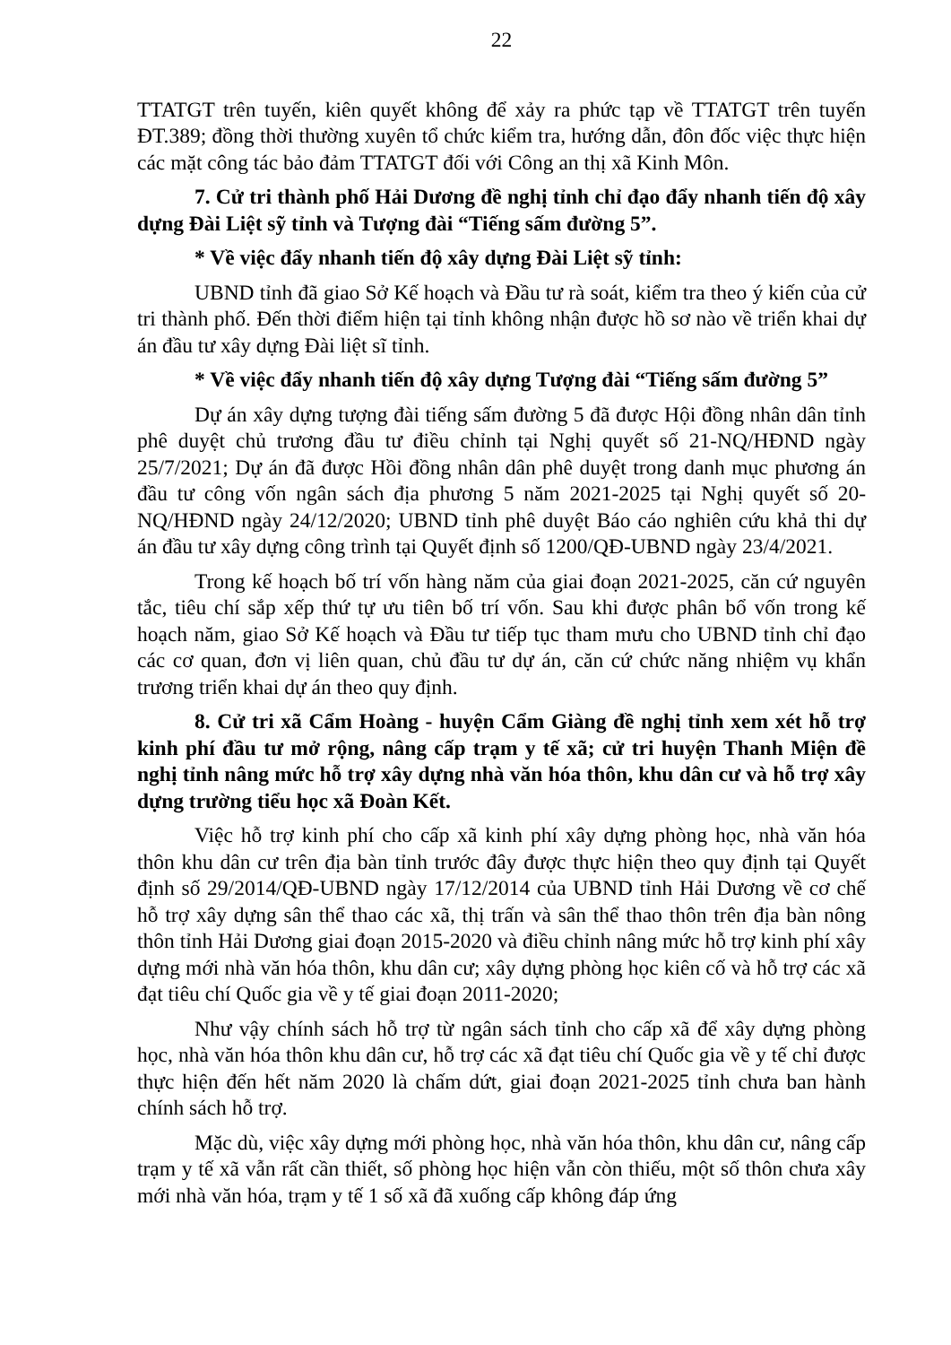22
TTATGT trên tuyến, kiên quyết không để xảy ra phức tạp về TTATGT trên tuyến ĐT.389; đồng thời thường xuyên tổ chức kiểm tra, hướng dẫn, đôn đốc việc thực hiện các mặt công tác bảo đảm TTATGT đối với Công an thị xã Kinh Môn.
7. Cử tri thành phố Hải Dương đề nghị tỉnh chỉ đạo đẩy nhanh tiến độ xây dựng Đài Liệt sỹ tỉnh và Tượng đài “Tiếng sấm đường 5”.
* Về việc đẩy nhanh tiến độ xây dựng Đài Liệt sỹ tỉnh:
UBND tỉnh đã giao Sở Kế hoạch và Đầu tư rà soát, kiểm tra theo ý kiến của cử tri thành phố. Đến thời điểm hiện tại tỉnh không nhận được hồ sơ nào về triển khai dự án đầu tư xây dựng Đài liệt sĩ tỉnh.
* Về việc đẩy nhanh tiến độ xây dựng Tượng đài “Tiếng sấm đường 5”
Dự án xây dựng tượng đài tiếng sấm đường 5 đã được Hội đồng nhân dân tỉnh phê duyệt chủ trương đầu tư điều chỉnh tại Nghị quyết số 21-NQ/HĐND ngày 25/7/2021; Dự án đã được Hồi đồng nhân dân phê duyệt trong danh mục phương án đầu tư công vốn ngân sách địa phương 5 năm 2021-2025 tại Nghị quyết số 20-NQ/HĐND ngày 24/12/2020; UBND tỉnh phê duyệt Báo cáo nghiên cứu khả thi dự án đầu tư xây dựng công trình tại Quyết định số 1200/QĐ-UBND ngày 23/4/2021.
Trong kế hoạch bố trí vốn hàng năm của giai đoạn 2021-2025, căn cứ nguyên tắc, tiêu chí sắp xếp thứ tự ưu tiên bố trí vốn. Sau khi được phân bổ vốn trong kế hoạch năm, giao Sở Kế hoạch và Đầu tư tiếp tục tham mưu cho UBND tỉnh chỉ đạo các cơ quan, đơn vị liên quan, chủ đầu tư dự án, căn cứ chức năng nhiệm vụ khẩn trương triển khai dự án theo quy định.
8. Cử tri xã Cẩm Hoàng - huyện Cẩm Giàng đề nghị tỉnh xem xét hỗ trợ kinh phí đầu tư mở rộng, nâng cấp trạm y tế xã; cử tri huyện Thanh Miện đề nghị tỉnh nâng mức hỗ trợ xây dựng nhà văn hóa thôn, khu dân cư và hỗ trợ xây dựng trường tiểu học xã Đoàn Kết.
Việc hỗ trợ kinh phí cho cấp xã kinh phí xây dựng phòng học, nhà văn hóa thôn khu dân cư trên địa bàn tỉnh trước đây được thực hiện theo quy định tại Quyết định số 29/2014/QĐ-UBND ngày 17/12/2014 của UBND tỉnh Hải Dương về cơ chế hỗ trợ xây dựng sân thể thao các xã, thị trấn và sân thể thao thôn trên địa bàn nông thôn tỉnh Hải Dương giai đoạn 2015-2020 và điều chỉnh nâng mức hỗ trợ kinh phí xây dựng mới nhà văn hóa thôn, khu dân cư; xây dựng phòng học kiên cố và hỗ trợ các xã đạt tiêu chí Quốc gia về y tế giai đoạn 2011-2020;
Như vậy chính sách hỗ trợ từ ngân sách tỉnh cho cấp xã để xây dựng phòng học, nhà văn hóa thôn khu dân cư, hỗ trợ các xã đạt tiêu chí Quốc gia về y tế chỉ được thực hiện đến hết năm 2020 là chấm dứt, giai đoạn 2021-2025 tỉnh chưa ban hành chính sách hỗ trợ.
Mặc dù, việc xây dựng mới phòng học, nhà văn hóa thôn, khu dân cư, nâng cấp trạm y tế xã vẫn rất cần thiết, số phòng học hiện vẫn còn thiếu, một số thôn chưa xây mới nhà văn hóa, trạm y tế 1 số xã đã xuống cấp không đáp ứng